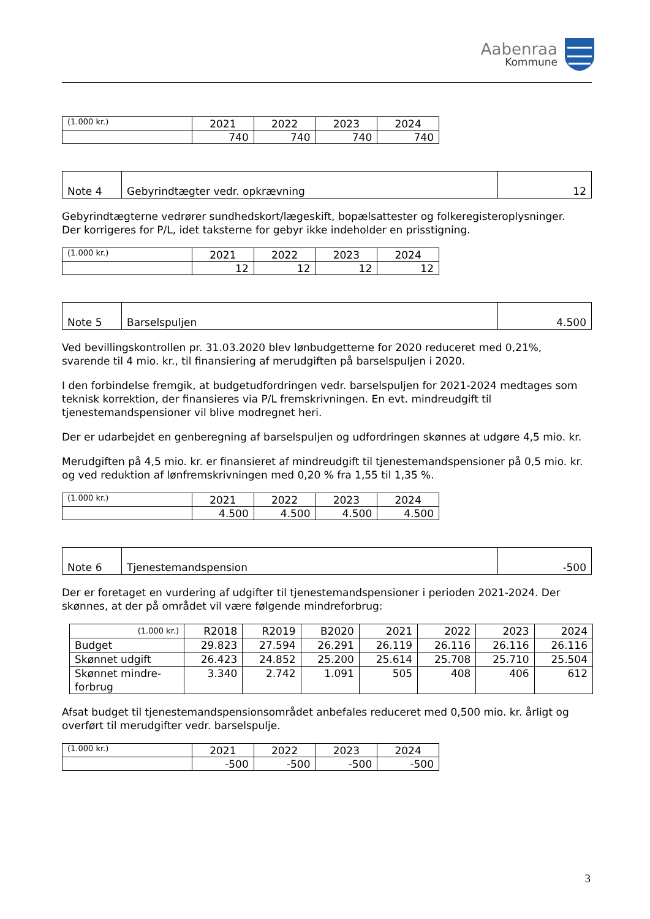Aabenraa
Kommune
| (1.000 kr.) | 2021 | 2022 | 2023 | 2024 |
| --- | --- | --- | --- | --- |
| | 740 | 740 | 740 | 740 |
| Note 4 | Gebyrindtægter vedr. opkrævning | 12 |
Gebyrindtægterne vedrører sundhedskort/lægeskift, bopælsattester og folkeregisteroplysninger.
Der korrigeres for P/L, idet taksterne for gebyr ikke indeholder en prisstigning.
| (1.000 kr.) | 2021 | 2022 | 2023 | 2024 |
| --- | --- | --- | --- | --- |
| | 12 | 12 | 12 | 12 |
| Note 5 | Barselspuljen | 4.500 |
Ved bevillingskontrollen pr. 31.03.2020 blev lønbudgetterne for 2020 reduceret med 0,21%, svarende til 4 mio. kr., til finansiering af merudgiften på barselspuljen i 2020.
I den forbindelse fremgik, at budgetudfordringen vedr. barselspuljen for 2021-2024 medtages som teknisk korrektion, der finansieres via P/L fremskrivningen. En evt. mindreudgift til tjenestemandspensioner vil blive modregnet heri.
Der er udarbejdet en genberegning af barselspuljen og udfordringen skønnes at udgøre 4,5 mio. kr.
Merudgiften på 4,5 mio. kr. er finansieret af mindreudgift til tjenestemandspensioner på 0,5 mio. kr. og ved reduktion af lønfremskrivningen med 0,20 % fra 1,55 til 1,35 %.
| (1.000 kr.) | 2021 | 2022 | 2023 | 2024 |
| --- | --- | --- | --- | --- |
| | 4.500 | 4.500 | 4.500 | 4.500 |
| Note 6 | Tjenestemandspension | -500 |
Der er foretaget en vurdering af udgifter til tjenestemandspensioner i perioden 2021-2024. Der skønnes, at der på området vil være følgende mindreforbrug:
| (1.000 kr.) | R2018 | R2019 | B2020 | 2021 | 2022 | 2023 | 2024 |
| --- | --- | --- | --- | --- | --- | --- | --- |
| Budget | 29.823 | 27.594 | 26.291 | 26.119 | 26.116 | 26.116 | 26.116 |
| Skønnet udgift | 26.423 | 24.852 | 25.200 | 25.614 | 25.708 | 25.710 | 25.504 |
| Skønnet mindre- forbrug | 3.340 | 2.742 | 1.091 | 505 | 408 | 406 | 612 |
Afsat budget til tjenestemandspensionsområdet anbefales reduceret med 0,500 mio. kr. årligt og overført til merudgifter vedr. barselspulje.
| (1.000 kr.) | 2021 | 2022 | 2023 | 2024 |
| --- | --- | --- | --- | --- |
| | -500 | -500 | -500 | -500 |
3